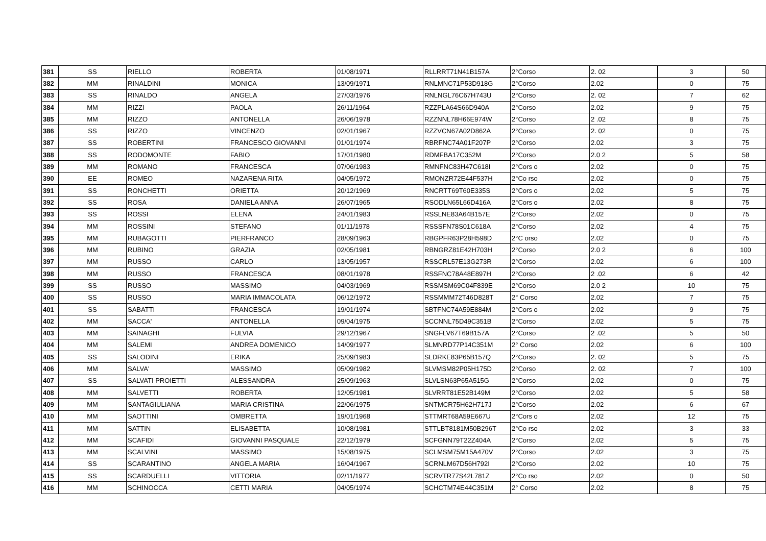| 381 | SS | RIELLO | ROBERTA | 01/08/1971 | RLLRRT71N41B157A | 2°Corso | 2. 02 | 3 | 50 |
| 382 | MM | RINALDINI | MONICA | 13/09/1971 | RNLMNC71P53D918G | 2°Corso | 2.02 | 0 | 75 |
| 383 | SS | RINALDO | ANGELA | 27/03/1976 | RNLNGL76C67H743U | 2°Corso | 2. 02 | 7 | 62 |
| 384 | MM | RIZZI | PAOLA | 26/11/1964 | RZZPLA64S66D940A | 2°Corso | 2.02 | 9 | 75 |
| 385 | MM | RIZZO | ANTONELLA | 26/06/1978 | RZZNNL78H66E974W | 2°Corso | 2 .02 | 8 | 75 |
| 386 | SS | RIZZO | VINCENZO | 02/01/1967 | RZZVCN67A02D862A | 2°Corso | 2. 02 | 0 | 75 |
| 387 | SS | ROBERTINI | FRANCESCO GIOVANNI | 01/01/1974 | RBRFNC74A01F207P | 2°Corso | 2.02 | 3 | 75 |
| 388 | SS | RODOMONTE | FABIO | 17/01/1980 | RDMFBA17C352M | 2°Corso | 2.0 2 | 5 | 58 |
| 389 | MM | ROMANO | FRANCESCA | 07/06/1983 | RMNFNC83H47C618I | 2°Cors o | 2.02 | 0 | 75 |
| 390 | EE | ROMEO | NAZARENA RITA | 04/05/1972 | RMONZR72E44F537H | 2°Co rso | 2.02 | 0 | 75 |
| 391 | SS | RONCHETTI | ORIETTA | 20/12/1969 | RNCRTT69T60E335S | 2°Cors o | 2.02 | 5 | 75 |
| 392 | SS | ROSA | DANIELA ANNA | 26/07/1965 | RSODLN65L66D416A | 2°Cors o | 2.02 | 8 | 75 |
| 393 | SS | ROSSI | ELENA | 24/01/1983 | RSSLNE83A64B157E | 2°Corso | 2.02 | 0 | 75 |
| 394 | MM | ROSSINI | STEFANO | 01/11/1978 | RSSSFN78S01C618A | 2°Corso | 2.02 | 4 | 75 |
| 395 | MM | RUBAGOTTI | PIERFRANCO | 28/09/1963 | RBGPFR63P28H598D | 2°C orso | 2.02 | 0 | 75 |
| 396 | MM | RUBINO | GRAZIA | 02/05/1981 | RBNGRZ81E42H703H | 2°Corso | 2.0 2 | 6 | 100 |
| 397 | MM | RUSSO | CARLO | 13/05/1957 | RSSCRL57E13G273R | 2°Corso | 2.02 | 6 | 100 |
| 398 | MM | RUSSO | FRANCESCA | 08/01/1978 | RSSFNC78A48E897H | 2°Corso | 2 .02 | 6 | 42 |
| 399 | SS | RUSSO | MASSIMO | 04/03/1969 | RSSMSM69C04F839E | 2°Corso | 2.0 2 | 10 | 75 |
| 400 | SS | RUSSO | MARIA IMMACOLATA | 06/12/1972 | RSSMMM72T46D828T | 2° Corso | 2.02 | 7 | 75 |
| 401 | SS | SABATTI | FRANCESCA | 19/01/1974 | SBTFNC74A59E884M | 2°Cors o | 2.02 | 9 | 75 |
| 402 | MM | SACCA' | ANTONELLA | 09/04/1975 | SCCNNL75D49C351B | 2°Corso | 2.02 | 5 | 75 |
| 403 | MM | SAINAGHI | FULVIA | 29/12/1967 | SNGFLV67T69B157A | 2°Corso | 2 .02 | 5 | 50 |
| 404 | MM | SALEMI | ANDREA DOMENICO | 14/09/1977 | SLMNRD77P14C351M | 2° Corso | 2.02 | 6 | 100 |
| 405 | SS | SALODINI | ERIKA | 25/09/1983 | SLDRKE83P65B157Q | 2°Corso | 2. 02 | 5 | 75 |
| 406 | MM | SALVA' | MASSIMO | 05/09/1982 | SLVMSM82P05H175D | 2°Corso | 2. 02 | 7 | 100 |
| 407 | SS | SALVATI PROIETTI | ALESSANDRA | 25/09/1963 | SLVLSN63P65A515G | 2°Corso | 2.02 | 0 | 75 |
| 408 | MM | SALVETTI | ROBERTA | 12/05/1981 | SLVRRT81E52B149M | 2°Corso | 2.02 | 5 | 58 |
| 409 | MM | SANTAGIULIANA | MARIA CRISTINA | 22/06/1975 | SNTMCR75H62H717J | 2°Corso | 2.02 | 6 | 67 |
| 410 | MM | SAOTTINI | OMBRETTA | 19/01/1968 | STTMRT68A59E667U | 2°Cors o | 2.02 | 12 | 75 |
| 411 | MM | SATTIN | ELISABETTA | 10/08/1981 | STTLBT8181M50B296T | 2°Co rso | 2.02 | 3 | 33 |
| 412 | MM | SCAFIDI | GIOVANNI PASQUALE | 22/12/1979 | SCFGNN79T22Z404A | 2°Corso | 2.02 | 5 | 75 |
| 413 | MM | SCALVINI | MASSIMO | 15/08/1975 | SCLMSM75M15A470V | 2°Corso | 2.02 | 3 | 75 |
| 414 | SS | SCARANTINO | ANGELA MARIA | 16/04/1967 | SCRNLM67D56H792I | 2°Corso | 2.02 | 10 | 75 |
| 415 | SS | SCARDUELLI | VITTORIA | 02/11/1977 | SCRVTR77S42L781Z | 2°Co rso | 2.02 | 0 | 50 |
| 416 | MM | SCHINOCCA | CETTI MARIA | 04/05/1974 | SCHCTM74E44C351M | 2° Corso | 2.02 | 8 | 75 |